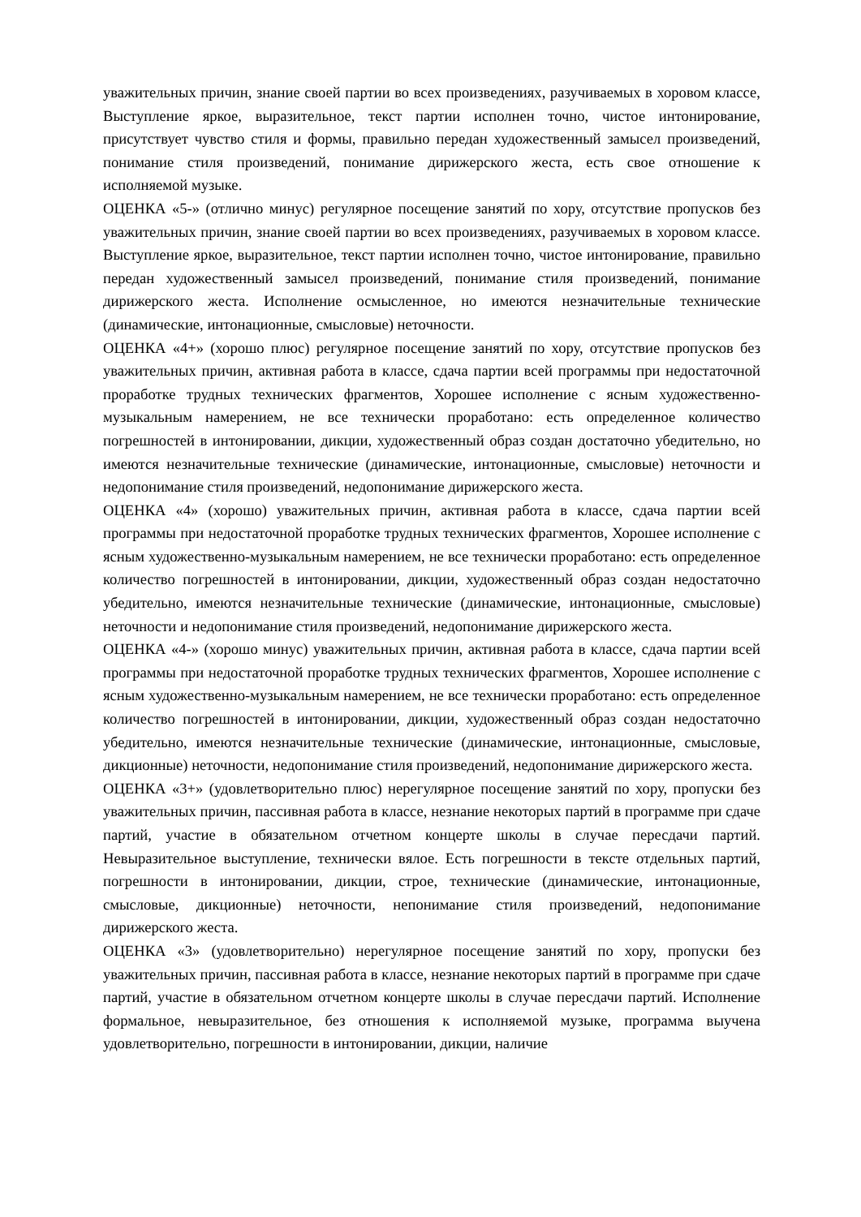уважительных причин, знание своей партии во всех произведениях, разучиваемых в хоровом классе, Выступление яркое, выразительное, текст партии исполнен точно, чистое интонирование, присутствует чувство стиля и формы, правильно передан художественный замысел произведений, понимание стиля произведений, понимание дирижерского жеста, есть свое отношение к исполняемой музыке.
ОЦЕНКА «5-» (отлично минус) регулярное посещение занятий по хору, отсутствие пропусков без уважительных причин, знание своей партии во всех произведениях, разучиваемых в хоровом классе. Выступление яркое, выразительное, текст партии исполнен точно, чистое интонирование, правильно передан художественный замысел произведений, понимание стиля произведений, понимание дирижерского жеста. Исполнение осмысленное, но имеются незначительные технические (динамические, интонационные, смысловые) неточности.
ОЦЕНКА «4+» (хорошо плюс) регулярное посещение занятий по хору, отсутствие пропусков без уважительных причин, активная работа в классе, сдача партии всей программы при недостаточной проработке трудных технических фрагментов, Хорошее исполнение с ясным художественно-музыкальным намерением, не все технически проработано: есть определенное количество погрешностей в интонировании, дикции, художественный образ создан достаточно убедительно, но имеются незначительные технические (динамические, интонационные, смысловые) неточности и недопонимание стиля произведений, недопонимание дирижерского жеста.
ОЦЕНКА «4» (хорошо) уважительных причин, активная работа в классе, сдача партии всей программы при недостаточной проработке трудных технических фрагментов, Хорошее исполнение с ясным художественно-музыкальным намерением, не все технически проработано: есть определенное количество погрешностей в интонировании, дикции, художественный образ создан недостаточно убедительно, имеются незначительные технические (динамические, интонационные, смысловые) неточности и недопонимание стиля произведений, недопонимание дирижерского жеста.
ОЦЕНКА «4-» (хорошо минус) уважительных причин, активная работа в классе, сдача партии всей программы при недостаточной проработке трудных технических фрагментов, Хорошее исполнение с ясным художественно-музыкальным намерением, не все технически проработано: есть определенное количество погрешностей в интонировании, дикции, художественный образ создан недостаточно убедительно, имеются незначительные технические (динамические, интонационные, смысловые, дикционные) неточности, недопонимание стиля произведений, недопонимание дирижерского жеста.
ОЦЕНКА «3+» (удовлетворительно плюс) нерегулярное посещение занятий по хору, пропуски без уважительных причин, пассивная работа в классе, незнание некоторых партий в программе при сдаче партий, участие в обязательном отчетном концерте школы в случае пересдачи партий. Невыразительное выступление, технически вялое. Есть погрешности в тексте отдельных партий, погрешности в интонировании, дикции, строе, технические (динамические, интонационные, смысловые, дикционные) неточности, непонимание стиля произведений, недопонимание дирижерского жеста.
ОЦЕНКА «3» (удовлетворительно) нерегулярное посещение занятий по хору, пропуски без уважительных причин, пассивная работа в классе, незнание некоторых партий в программе при сдаче партий, участие в обязательном отчетном концерте школы в случае пересдачи партий. Исполнение формальное, невыразительное, без отношения к исполняемой музыке, программа выучена удовлетворительно, погрешности в интонировании, дикции, наличие